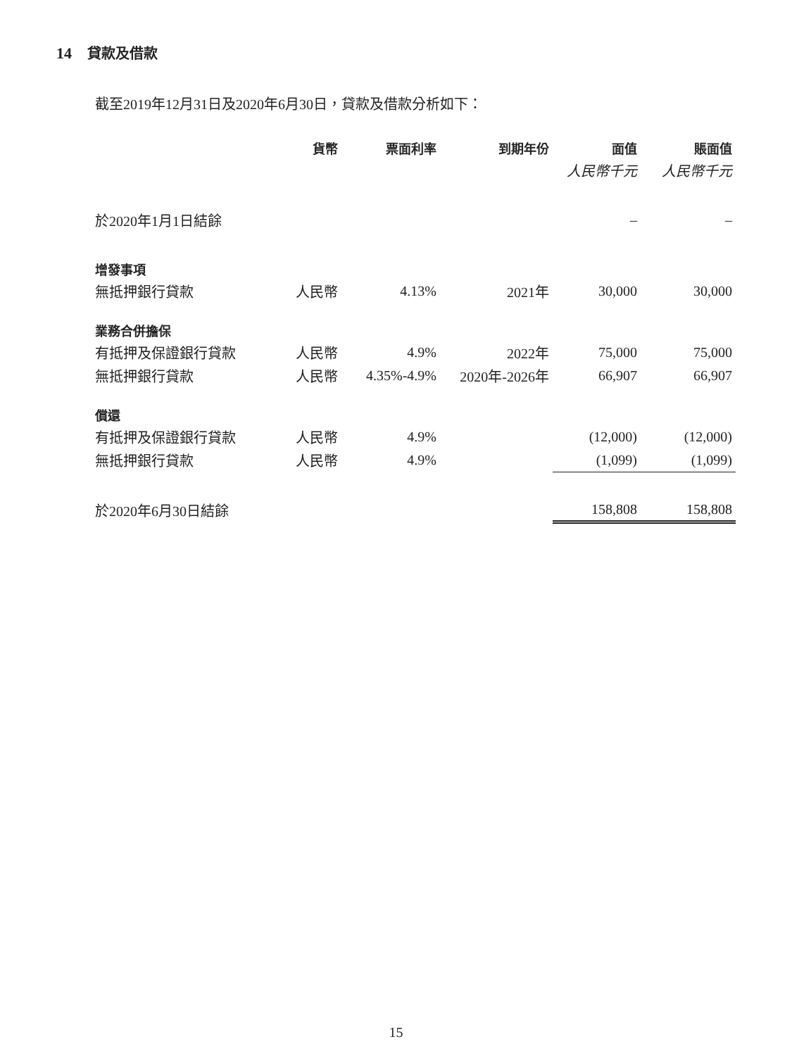14 貸款及借款
截至2019年12月31日及2020年6月30日，貸款及借款分析如下：
| | 貨幣 | 票面利率 | 到期年份 | 面值 | 賬面值 |
| --- | --- | --- | --- | --- | --- |
| | | | | 人民幣千元 | 人民幣千元 |
| 於2020年1月1日結餘 | | | | – | – |
| 增發事項 | | | | | |
| 無抵押銀行貸款 | 人民幣 | 4.13% | 2021年 | 30,000 | 30,000 |
| 業務合併擔保 | | | | | |
| 有抵押及保證銀行貸款 | 人民幣 | 4.9% | 2022年 | 75,000 | 75,000 |
| 無抵押銀行貸款 | 人民幣 | 4.35%-4.9% | 2020年-2026年 | 66,907 | 66,907 |
| 償還 | | | | | |
| 有抵押及保證銀行貸款 | 人民幣 | 4.9% | | (12,000) | (12,000) |
| 無抵押銀行貸款 | 人民幣 | 4.9% | | (1,099) | (1,099) |
| 於2020年6月30日結餘 | | | | 158,808 | 158,808 |
15